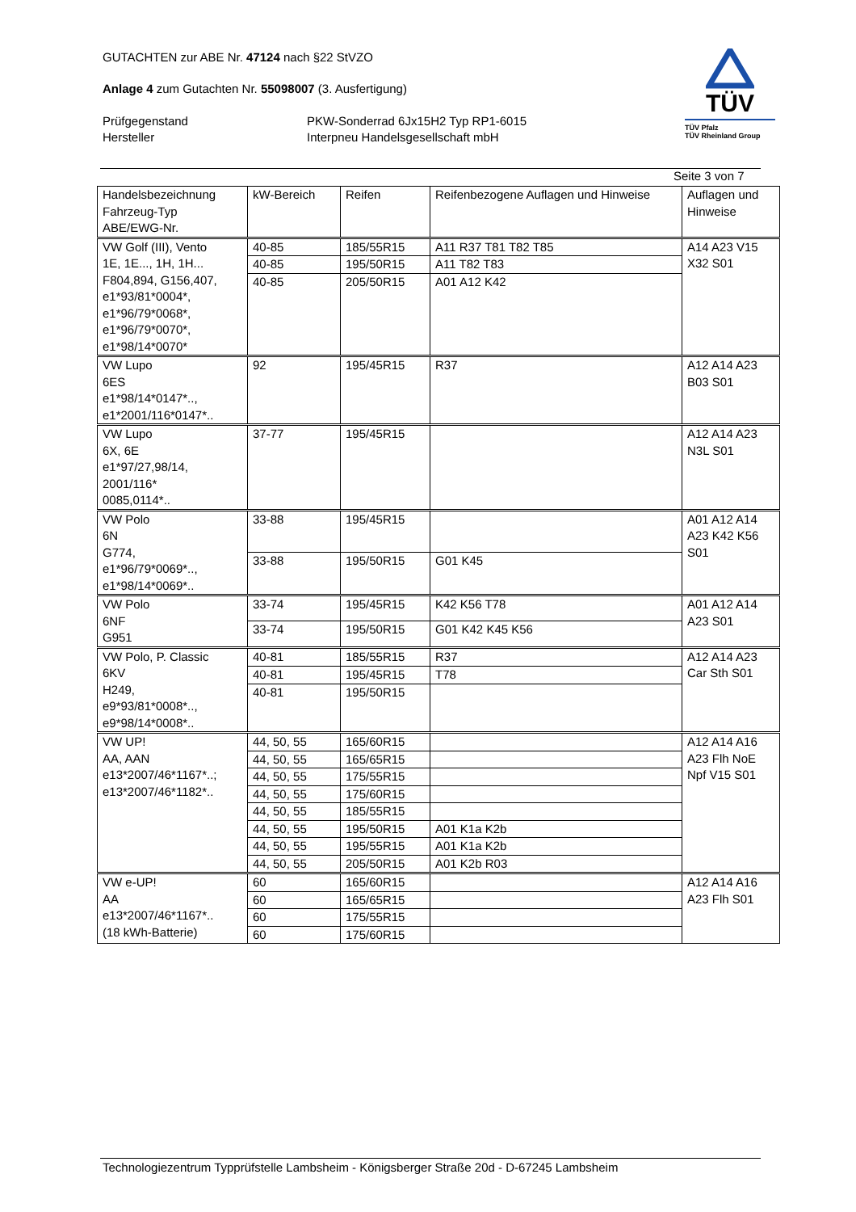GUTACHTEN zur ABE Nr. 47124 nach §22 StVZO
Anlage 4 zum Gutachten Nr. 55098007 (3. Ausfertigung)
Prüfgegenstand PKW-Sonderrad 6Jx15H2 Typ RP1-6015
Hersteller Interpneu Handelsgesellschaft mbH
TÜV
TÜV Pfalz
TÜV Rheinland Group
Seite 3 von 7
| Handelsbezeichnung Fahrzeug-Typ ABE/EWG-Nr. | kW-Bereich | Reifen | Reifenbezogene Auflagen und Hinweise | Auflagen und Hinweise |
| --- | --- | --- | --- | --- |
| VW Golf (III), Vento 1E, 1E..., 1H, 1H... F804,894, G156,407, e1*93/81*0004*, e1*96/79*0068*, e1*96/79*0070*, e1*98/14*0070* | 40-85 | 185/55R15 | A11 R37 T81 T82 T85 | A14 A23 V15 X32 S01 |
| | 40-85 | 195/50R15 | A11 T82 T83 | |
| | 40-85 | 205/50R15 | A01 A12 K42 | |
| VW Lupo 6ES e1*98/14*0147*.., e1*2001/116*0147*.. | 92 | 195/45R15 | R37 | A12 A14 A23 B03 S01 |
| VW Lupo 6X, 6E e1*97/27,98/14, 2001/116* 0085,0114*.. | 37-77 | 195/45R15 | | A12 A14 A23 N3L S01 |
| VW Polo 6N G774, e1*96/79*0069*.., e1*98/14*0069*.. | 33-88 | 195/45R15 | | A01 A12 A14 A23 K42 K56 S01 |
| | 33-88 | 195/50R15 | G01 K45 | |
| VW Polo 6NF G951 | 33-74 | 195/45R15 | K42 K56 T78 | A01 A12 A14 A23 S01 |
| | 33-74 | 195/50R15 | G01 K42 K45 K56 | |
| VW Polo, P. Classic 6KV H249, e9*93/81*0008*.., e9*98/14*0008*.. | 40-81 | 185/55R15 | R37 | A12 A14 A23 Car Sth S01 |
| | 40-81 | 195/45R15 | T78 | |
| | 40-81 | 195/50R15 | | |
| VW UP! AA, AAN e13*2007/46*1167*..; e13*2007/46*1182*.. | 44, 50, 55 | 165/60R15 | | A12 A14 A16 A23 Flh NoE Npf V15 S01 |
| | 44, 50, 55 | 165/65R15 | | |
| | 44, 50, 55 | 175/55R15 | | |
| | 44, 50, 55 | 175/60R15 | | |
| | 44, 50, 55 | 185/55R15 | | |
| | 44, 50, 55 | 195/50R15 | A01 K1a K2b | |
| | 44, 50, 55 | 195/55R15 | A01 K1a K2b | |
| | 44, 50, 55 | 205/50R15 | A01 K2b R03 | |
| VW e-UP! AA e13*2007/46*1167*.. (18 kWh-Batterie) | 60 | 165/60R15 | | A12 A14 A16 A23 Flh S01 |
| | 60 | 165/65R15 | | |
| | 60 | 175/55R15 | | |
| | 60 | 175/60R15 | | |
Technologiezentrum Typprüfstelle Lambsheim - Königsberger Straße 20d - D-67245 Lambsheim